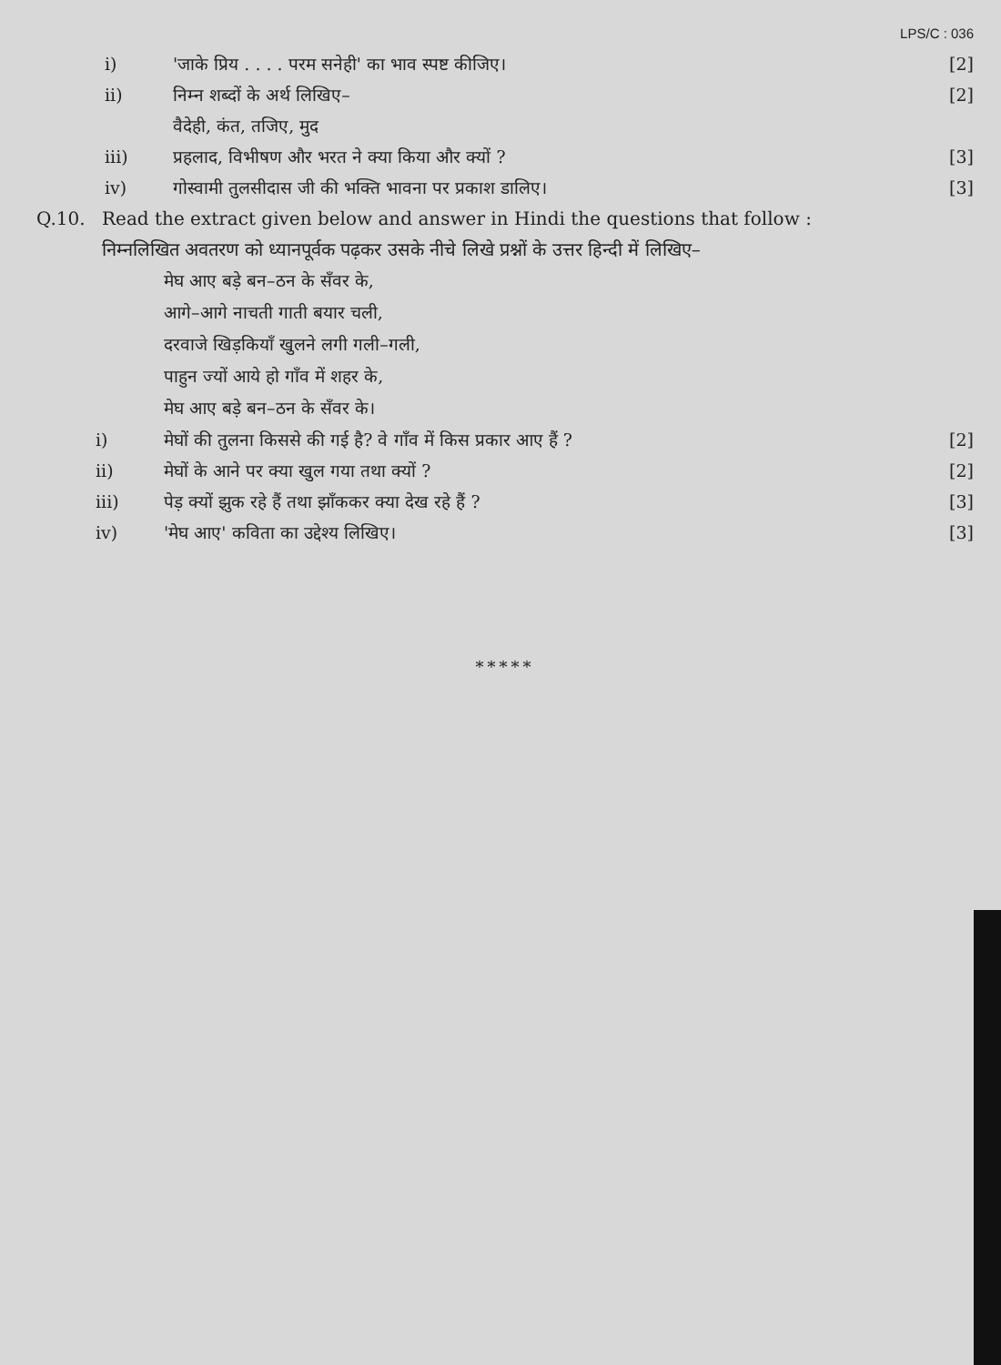LPS/C : 036
i) 'जाके प्रिय . . . . परम सनेही' का भाव स्पष्ट कीजिए।
[2]
ii) निम्न शब्दों के अर्थ लिखिए–
वैदेही, कंत, तजिए, मुद
[2]
iii) प्रहलाद, विभीषण और भरत ने क्या किया और क्यों ?
[3]
iv) गोस्वामी तुलसीदास जी की भक्ति भावना पर प्रकाश डालिए।
[3]
Q.10. Read the extract given below and answer in Hindi the questions that follow :
निम्नलिखित अवतरण को ध्यानपूर्वक पढ़कर उसके नीचे लिखे प्रश्नों के उत्तर हिन्दी में लिखिए–
मेघ आए बड़े बन–ठन के सँवर के,
आगे–आगे नाचती गाती बयार चली,
दरवाजे खिड़कियाँ खुलने लगी गली–गली,
पाहुन ज्यों आये हो गाँव में शहर के,
मेघ आए बड़े बन–ठन के सँवर के।
i) मेघों की तुलना किससे की गई है? वे गाँव में किस प्रकार आए हैं ?
[2]
ii) मेघों के आने पर क्या खुल गया तथा क्यों ?
[2]
iii) पेड़ क्यों झुक रहे हैं तथा झाँककर क्या देख रहे हैं ?
[3]
iv) 'मेघ आए' कविता का उद्देश्य लिखिए।
[3]
*****